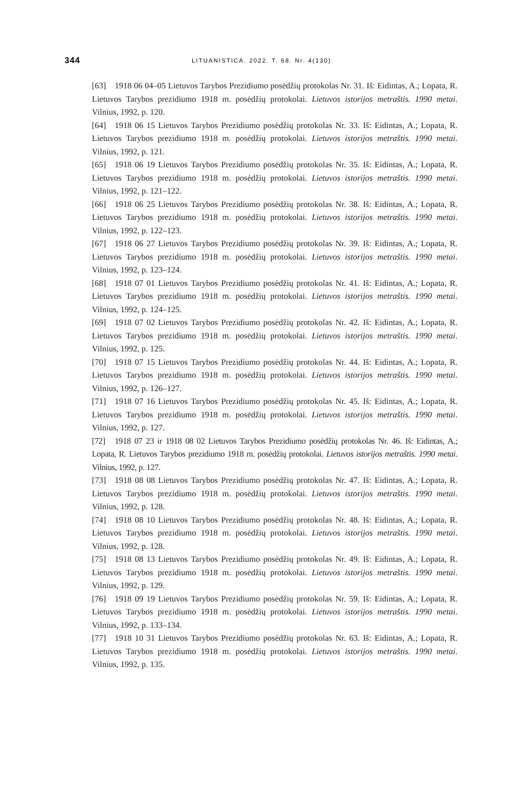344
LITUANISTICA. 2022. T. 68. Nr. 4(130)
[63] 1918 06 04–05 Lietuvos Tarybos Prezidiumo posėdžių protokolas Nr. 31. Iš: Eidintas, A.; Lopata, R. Lietuvos Tarybos prezidiumo 1918 m. posėdžių protokolai. Lietuvos istorijos metraštis. 1990 metai. Vilnius, 1992, p. 120.
[64] 1918 06 15 Lietuvos Tarybos Prezidiumo posėdžių protokolas Nr. 33. Iš: Eidintas, A.; Lopata, R. Lietuvos Tarybos prezidiumo 1918 m. posėdžių protokolai. Lietuvos istorijos metraštis. 1990 metai. Vilnius, 1992, p. 121.
[65] 1918 06 19 Lietuvos Tarybos Prezidiumo posėdžių protokolas Nr. 35. Iš: Eidintas, A.; Lopata, R. Lietuvos Tarybos prezidiumo 1918 m. posėdžių protokolai. Lietuvos istorijos metraštis. 1990 metai. Vilnius, 1992, p. 121–122.
[66] 1918 06 25 Lietuvos Tarybos Prezidiumo posėdžių protokolas Nr. 38. Iš: Eidintas, A.; Lopata, R. Lietuvos Tarybos prezidiumo 1918 m. posėdžių protokolai. Lietuvos istorijos metraštis. 1990 metai. Vilnius, 1992, p. 122–123.
[67] 1918 06 27 Lietuvos Tarybos Prezidiumo posėdžių protokolas Nr. 39. Iš: Eidintas, A.; Lopata, R. Lietuvos Tarybos prezidiumo 1918 m. posėdžių protokolai. Lietuvos istorijos metraštis. 1990 metai. Vilnius, 1992, p. 123–124.
[68] 1918 07 01 Lietuvos Tarybos Prezidiumo posėdžių protokolas Nr. 41. Iš: Eidintas, A.; Lopata, R. Lietuvos Tarybos prezidiumo 1918 m. posėdžių protokolai. Lietuvos istorijos metraštis. 1990 metai. Vilnius, 1992, p. 124–125.
[69] 1918 07 02 Lietuvos Tarybos Prezidiumo posėdžių protokolas Nr. 42. Iš: Eidintas, A.; Lopata, R. Lietuvos Tarybos prezidiumo 1918 m. posėdžių protokolai. Lietuvos istorijos metraštis. 1990 metai. Vilnius, 1992, p. 125.
[70] 1918 07 15 Lietuvos Tarybos Prezidiumo posėdžių protokolas Nr. 44. Iš: Eidintas, A.; Lopata, R. Lietuvos Tarybos prezidiumo 1918 m. posėdžių protokolai. Lietuvos istorijos metraštis. 1990 metai. Vilnius, 1992, p. 126–127.
[71] 1918 07 16 Lietuvos Tarybos Prezidiumo posėdžių protokolas Nr. 45. Iš: Eidintas, A.; Lopata, R. Lietuvos Tarybos prezidiumo 1918 m. posėdžių protokolai. Lietuvos istorijos metraštis. 1990 metai. Vilnius, 1992, p. 127.
[72] 1918 07 23 ir 1918 08 02 Lietuvos Tarybos Prezidiumo posėdžių protokolas Nr. 46. Iš: Eidintas, A.; Lopata, R. Lietuvos Tarybos prezidiumo 1918 m. posėdžių protokolai. Lietuvos istorijos metraštis. 1990 metai. Vilnius, 1992, p. 127.
[73] 1918 08 08 Lietuvos Tarybos Prezidiumo posėdžių protokolas Nr. 47. Iš: Eidintas, A.; Lopata, R. Lietuvos Tarybos prezidiumo 1918 m. posėdžių protokolai. Lietuvos istorijos metraštis. 1990 metai. Vilnius, 1992, p. 128.
[74] 1918 08 10 Lietuvos Tarybos Prezidiumo posėdžių protokolas Nr. 48. Iš: Eidintas, A.; Lopata, R. Lietuvos Tarybos prezidiumo 1918 m. posėdžių protokolai. Lietuvos istorijos metraštis. 1990 metai. Vilnius, 1992, p. 128.
[75] 1918 08 13 Lietuvos Tarybos Prezidiumo posėdžių protokolas Nr. 49. Iš: Eidintas, A.; Lopata, R. Lietuvos Tarybos prezidiumo 1918 m. posėdžių protokolai. Lietuvos istorijos metraštis. 1990 metai. Vilnius, 1992, p. 129.
[76] 1918 09 19 Lietuvos Tarybos Prezidiumo posėdžių protokolas Nr. 59. Iš: Eidintas, A.; Lopata, R. Lietuvos Tarybos prezidiumo 1918 m. posėdžių protokolai. Lietuvos istorijos metraštis. 1990 metai. Vilnius, 1992, p. 133–134.
[77] 1918 10 31 Lietuvos Tarybos Prezidiumo posėdžių protokolas Nr. 63. Iš: Eidintas, A.; Lopata, R. Lietuvos Tarybos prezidiumo 1918 m. posėdžių protokolai. Lietuvos istorijos metraštis. 1990 metai. Vilnius, 1992, p. 135.